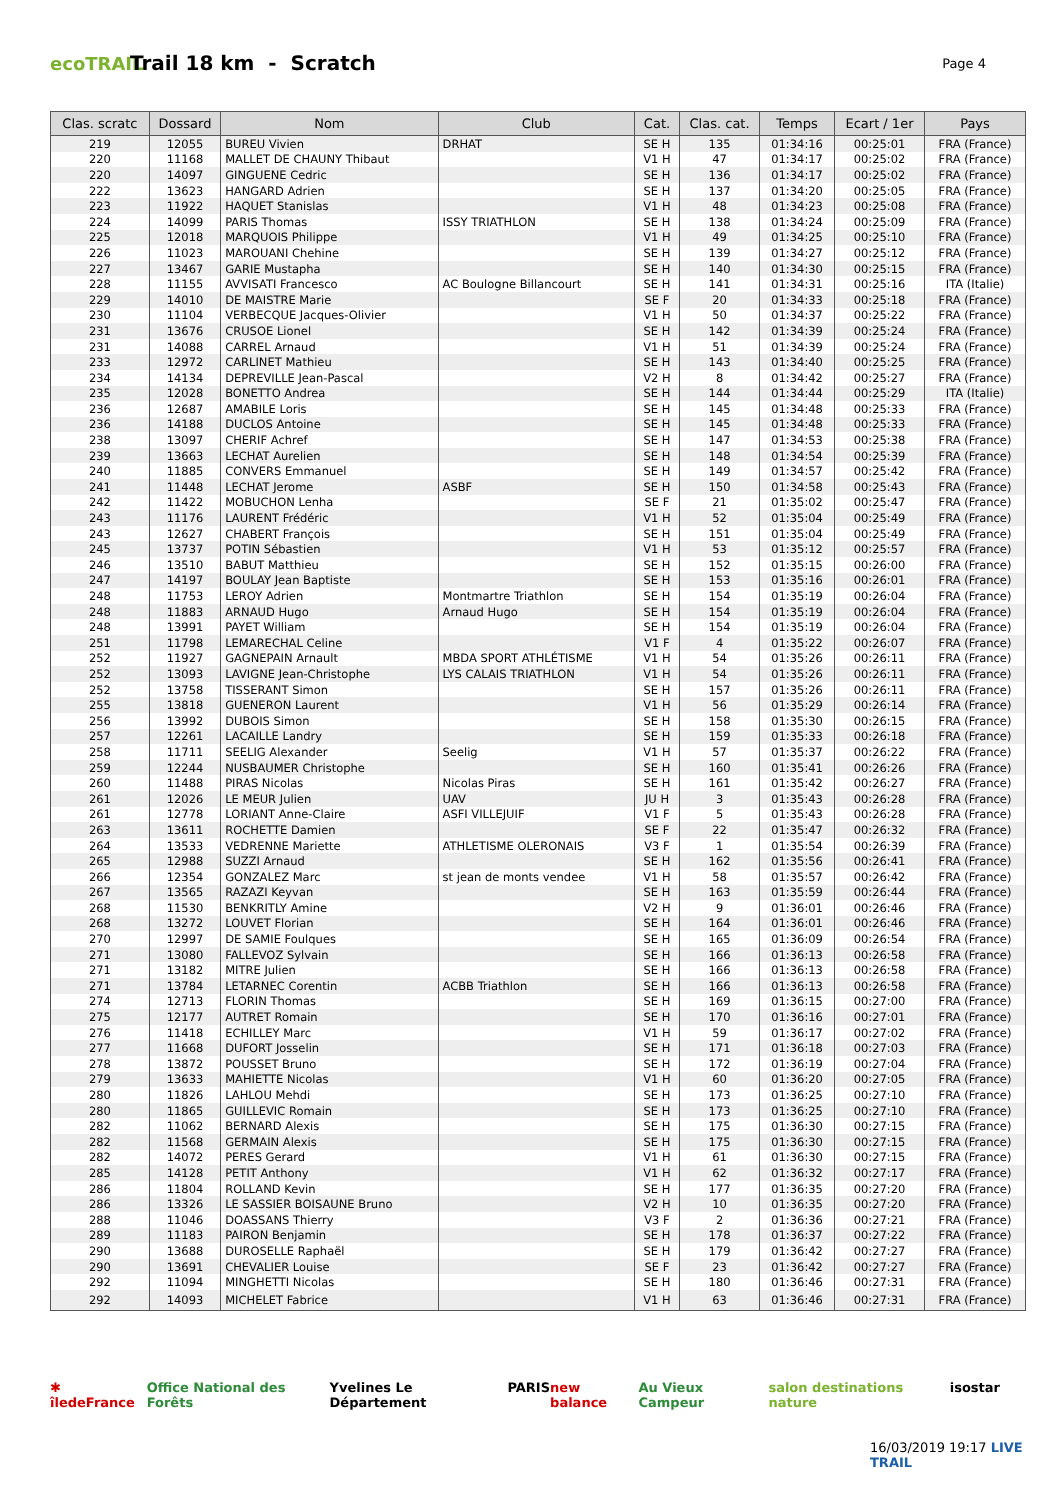ecoTRAIL
Trail 18 km - Scratch
Page 4
| Clas. scratc | Dossard | Nom | Club | Cat. | Clas. cat. | Temps | Ecart / 1er | Pays |
| --- | --- | --- | --- | --- | --- | --- | --- | --- |
| 219 | 12055 | BUREU Vivien | DRHAT | SE H | 135 | 01:34:16 | 00:25:01 | FRA (France) |
| 220 | 11168 | MALLET DE CHAUNY Thibaut | | V1 H | 47 | 01:34:17 | 00:25:02 | FRA (France) |
| 220 | 14097 | GINGUENE Cedric | | SE H | 136 | 01:34:17 | 00:25:02 | FRA (France) |
| 222 | 13623 | HANGARD Adrien | | SE H | 137 | 01:34:20 | 00:25:05 | FRA (France) |
| 223 | 11922 | HAQUET Stanislas | | V1 H | 48 | 01:34:23 | 00:25:08 | FRA (France) |
| 224 | 14099 | PARIS Thomas | ISSY TRIATHLON | SE H | 138 | 01:34:24 | 00:25:09 | FRA (France) |
| 225 | 12018 | MARQUOIS Philippe | | V1 H | 49 | 01:34:25 | 00:25:10 | FRA (France) |
| 226 | 11023 | MAROUANI Chehine | | SE H | 139 | 01:34:27 | 00:25:12 | FRA (France) |
| 227 | 13467 | GARIE Mustapha | | SE H | 140 | 01:34:30 | 00:25:15 | FRA (France) |
| 228 | 11155 | AVVISATI Francesco | AC Boulogne Billancourt | SE H | 141 | 01:34:31 | 00:25:16 | ITA (Italie) |
| 229 | 14010 | DE MAISTRE Marie | | SE F | 20 | 01:34:33 | 00:25:18 | FRA (France) |
| 230 | 11104 | VERBECQUE Jacques-Olivier | | V1 H | 50 | 01:34:37 | 00:25:22 | FRA (France) |
| 231 | 13676 | CRUSOE Lionel | | SE H | 142 | 01:34:39 | 00:25:24 | FRA (France) |
| 231 | 14088 | CARREL Arnaud | | V1 H | 51 | 01:34:39 | 00:25:24 | FRA (France) |
| 233 | 12972 | CARLINET Mathieu | | SE H | 143 | 01:34:40 | 00:25:25 | FRA (France) |
| 234 | 14134 | DEPREVILLE Jean-Pascal | | V2 H | 8 | 01:34:42 | 00:25:27 | FRA (France) |
| 235 | 12028 | BONETTO Andrea | | SE H | 144 | 01:34:44 | 00:25:29 | ITA (Italie) |
| 236 | 12687 | AMABILE Loris | | SE H | 145 | 01:34:48 | 00:25:33 | FRA (France) |
| 236 | 14188 | DUCLOS Antoine | | SE H | 145 | 01:34:48 | 00:25:33 | FRA (France) |
| 238 | 13097 | CHERIF Achref | | SE H | 147 | 01:34:53 | 00:25:38 | FRA (France) |
| 239 | 13663 | LECHAT Aurelien | | SE H | 148 | 01:34:54 | 00:25:39 | FRA (France) |
| 240 | 11885 | CONVERS Emmanuel | | SE H | 149 | 01:34:57 | 00:25:42 | FRA (France) |
| 241 | 11448 | LECHAT Jerome | ASBF | SE H | 150 | 01:34:58 | 00:25:43 | FRA (France) |
| 242 | 11422 | MOBUCHON Lenha | | SE F | 21 | 01:35:02 | 00:25:47 | FRA (France) |
| 243 | 11176 | LAURENT Frédéric | | V1 H | 52 | 01:35:04 | 00:25:49 | FRA (France) |
| 243 | 12627 | CHABERT François | | SE H | 151 | 01:35:04 | 00:25:49 | FRA (France) |
| 245 | 13737 | POTIN Sébastien | | V1 H | 53 | 01:35:12 | 00:25:57 | FRA (France) |
| 246 | 13510 | BABUT Matthieu | | SE H | 152 | 01:35:15 | 00:26:00 | FRA (France) |
| 247 | 14197 | BOULAY Jean Baptiste | | SE H | 153 | 01:35:16 | 00:26:01 | FRA (France) |
| 248 | 11753 | LEROY Adrien | Montmartre Triathlon | SE H | 154 | 01:35:19 | 00:26:04 | FRA (France) |
| 248 | 11883 | ARNAUD Hugo | Arnaud Hugo | SE H | 154 | 01:35:19 | 00:26:04 | FRA (France) |
| 248 | 13991 | PAYET William | | SE H | 154 | 01:35:19 | 00:26:04 | FRA (France) |
| 251 | 11798 | LEMARECHAL Celine | | V1 F | 4 | 01:35:22 | 00:26:07 | FRA (France) |
| 252 | 11927 | GAGNEPAIN Arnault | MBDA SPORT ATHLÉTISME | V1 H | 54 | 01:35:26 | 00:26:11 | FRA (France) |
| 252 | 13093 | LAVIGNE Jean-Christophe | LYS CALAIS TRIATHLON | V1 H | 54 | 01:35:26 | 00:26:11 | FRA (France) |
| 252 | 13758 | TISSERANT Simon | | SE H | 157 | 01:35:26 | 00:26:11 | FRA (France) |
| 255 | 13818 | GUENERON Laurent | | V1 H | 56 | 01:35:29 | 00:26:14 | FRA (France) |
| 256 | 13992 | DUBOIS Simon | | SE H | 158 | 01:35:30 | 00:26:15 | FRA (France) |
| 257 | 12261 | LACAILLE Landry | | SE H | 159 | 01:35:33 | 00:26:18 | FRA (France) |
| 258 | 11711 | SEELIG Alexander | Seelig | V1 H | 57 | 01:35:37 | 00:26:22 | FRA (France) |
| 259 | 12244 | NUSBAUMER Christophe | | SE H | 160 | 01:35:41 | 00:26:26 | FRA (France) |
| 260 | 11488 | PIRAS Nicolas | Nicolas Piras | SE H | 161 | 01:35:42 | 00:26:27 | FRA (France) |
| 261 | 12026 | LE MEUR Julien | UAV | JU H | 3 | 01:35:43 | 00:26:28 | FRA (France) |
| 261 | 12778 | LORIANT Anne-Claire | ASFI VILLEJUIF | V1 F | 5 | 01:35:43 | 00:26:28 | FRA (France) |
| 263 | 13611 | ROCHETTE Damien | | SE F | 22 | 01:35:47 | 00:26:32 | FRA (France) |
| 264 | 13533 | VEDRENNE Mariette | ATHLETISME OLERONAIS | V3 F | 1 | 01:35:54 | 00:26:39 | FRA (France) |
| 265 | 12988 | SUZZI Arnaud | | SE H | 162 | 01:35:56 | 00:26:41 | FRA (France) |
| 266 | 12354 | GONZALEZ Marc | st jean de monts vendee | V1 H | 58 | 01:35:57 | 00:26:42 | FRA (France) |
| 267 | 13565 | RAZAZI Keyvan | | SE H | 163 | 01:35:59 | 00:26:44 | FRA (France) |
| 268 | 11530 | BENKRITLY Amine | | V2 H | 9 | 01:36:01 | 00:26:46 | FRA (France) |
| 268 | 13272 | LOUVET Florian | | SE H | 164 | 01:36:01 | 00:26:46 | FRA (France) |
| 270 | 12997 | DE SAMIE Foulques | | SE H | 165 | 01:36:09 | 00:26:54 | FRA (France) |
| 271 | 13080 | FALLEVOZ Sylvain | | SE H | 166 | 01:36:13 | 00:26:58 | FRA (France) |
| 271 | 13182 | MITRE Julien | | SE H | 166 | 01:36:13 | 00:26:58 | FRA (France) |
| 271 | 13784 | LETARNEC Corentin | ACBB Triathlon | SE H | 166 | 01:36:13 | 00:26:58 | FRA (France) |
| 274 | 12713 | FLORIN Thomas | | SE H | 169 | 01:36:15 | 00:27:00 | FRA (France) |
| 275 | 12177 | AUTRET Romain | | SE H | 170 | 01:36:16 | 00:27:01 | FRA (France) |
| 276 | 11418 | ECHILLEY Marc | | V1 H | 59 | 01:36:17 | 00:27:02 | FRA (France) |
| 277 | 11668 | DUFORT Josselin | | SE H | 171 | 01:36:18 | 00:27:03 | FRA (France) |
| 278 | 13872 | POUSSET Bruno | | SE H | 172 | 01:36:19 | 00:27:04 | FRA (France) |
| 279 | 13633 | MAHIETTE Nicolas | | V1 H | 60 | 01:36:20 | 00:27:05 | FRA (France) |
| 280 | 11826 | LAHLOU Mehdi | | SE H | 173 | 01:36:25 | 00:27:10 | FRA (France) |
| 280 | 11865 | GUILLEVIC Romain | | SE H | 173 | 01:36:25 | 00:27:10 | FRA (France) |
| 282 | 11062 | BERNARD Alexis | | SE H | 175 | 01:36:30 | 00:27:15 | FRA (France) |
| 282 | 11568 | GERMAIN Alexis | | SE H | 175 | 01:36:30 | 00:27:15 | FRA (France) |
| 282 | 14072 | PERES Gerard | | V1 H | 61 | 01:36:30 | 00:27:15 | FRA (France) |
| 285 | 14128 | PETIT Anthony | | V1 H | 62 | 01:36:32 | 00:27:17 | FRA (France) |
| 286 | 11804 | ROLLAND Kevin | | SE H | 177 | 01:36:35 | 00:27:20 | FRA (France) |
| 286 | 13326 | LE SASSIER BOISAUNE Bruno | | V2 H | 10 | 01:36:35 | 00:27:20 | FRA (France) |
| 288 | 11046 | DOASSANS Thierry | | V3 F | 2 | 01:36:36 | 00:27:21 | FRA (France) |
| 289 | 11183 | PAIRON Benjamin | | SE H | 178 | 01:36:37 | 00:27:22 | FRA (France) |
| 290 | 13688 | DUROSELLE Raphaël | | SE H | 179 | 01:36:42 | 00:27:27 | FRA (France) |
| 290 | 13691 | CHEVALIER Louise | | SE F | 23 | 01:36:42 | 00:27:27 | FRA (France) |
| 292 | 11094 | MINGHETTI Nicolas | | SE H | 180 | 01:36:46 | 00:27:31 | FRA (France) |
| 292 | 14093 | MICHELET Fabrice | | V1 H | 63 | 01:36:46 | 00:27:31 | FRA (France) |
✱ îledeFrance Office National des Forêts Yvelines Le Département PARIS new balance Au Vieux Campeur salon destinations nature isostar
16/03/2019 19:17 LIVE TRAIL